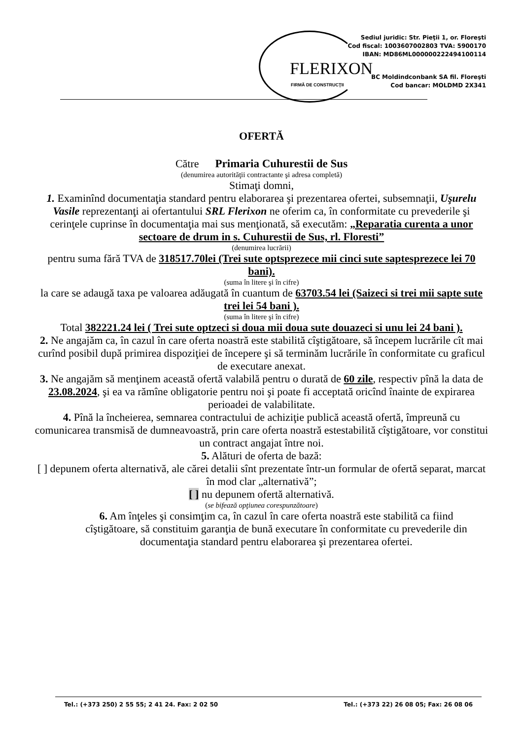FLERIXON
FIRMĂ DE CONSTRUCŢII
Sediul juridic: Str. Pieţii 1, or. Floreşti
Cod fiscal: 1003607002803 TVA: 5900170
IBAN: MD86ML000000222494100114
BC Moldindconbank SA fil. Floreşti
Cod bancar: MOLDMD 2X341
OFERTĂ
Către Primaria Cuhurestii de Sus
(denumirea autorităţii contractante şi adresa completă)
Stimaţi domni,
1. Examinînd documentaţia standard pentru elaborarea şi prezentarea ofertei, subsemnaţii, Uşurelu Vasile reprezentanţi ai ofertantului SRL Flerixon ne oferim ca, în conformitate cu prevederile şi cerinţele cuprinse în documentaţia mai sus menţionată, să executăm: „Reparatia curenta a unor sectoare de drum in s. Cuhurestii de Sus, rl. Floresti”
(denumirea lucrării)
pentru suma fără TVA de 318517.70lei (Trei sute optsprezece mii cinci sute saptesprezece lei 70 bani).
(suma în litere şi în cifre)
la care se adaugă taxa pe valoarea adăugată în cuantum de 63703.54 lei (Saizeci si trei mii sapte sute trei lei 54 bani ).
(suma în litere şi în cifre)
Total 382221.24 lei ( Trei sute optzeci si doua mii doua sute douazeci si unu lei 24 bani ).
2. Ne angajăm ca, în cazul în care oferta noastră este stabilită cîştigătoare, să începem lucrările cît mai curînd posibil după primirea dispoziţiei de începere şi să terminăm lucrările în conformitate cu graficul de executare anexat.
3. Ne angajăm să menţinem această ofertă valabilă pentru o durată de 60 zile, respectiv pînă la data de 23.08.2024, şi ea va rămîne obligatorie pentru noi şi poate fi acceptată oricînd înainte de expirarea perioadei de valabilitate.
4. Pînă la încheierea, semnarea contractului de achiziţie publică această ofertă, împreună cu comunicarea transmisă de dumneavoastră, prin care oferta noastră estestabilită cîştigătoare, vor constitui un contract angajat între noi.
5. Alături de oferta de bază:
[ ] depunem oferta alternativă, ale cărei detalii sînt prezentate într-un formular de ofertă separat, marcat în mod clar „alternativă”;
[ ] nu depunem ofertă alternativă.
(se bifează opţiunea corespunzătoare)
6. Am înţeles şi consimţim ca, în cazul în care oferta noastră este stabilită ca fiind cîştigătoare, să constituim garanţia de bună executare în conformitate cu prevederile din documentaţia standard pentru elaborarea şi prezentarea ofertei.
Tel.: (+373 250) 2 55 55; 2 41 24. Fax: 2 02 50 Tel.: (+373 22) 26 08 05; Fax: 26 08 06